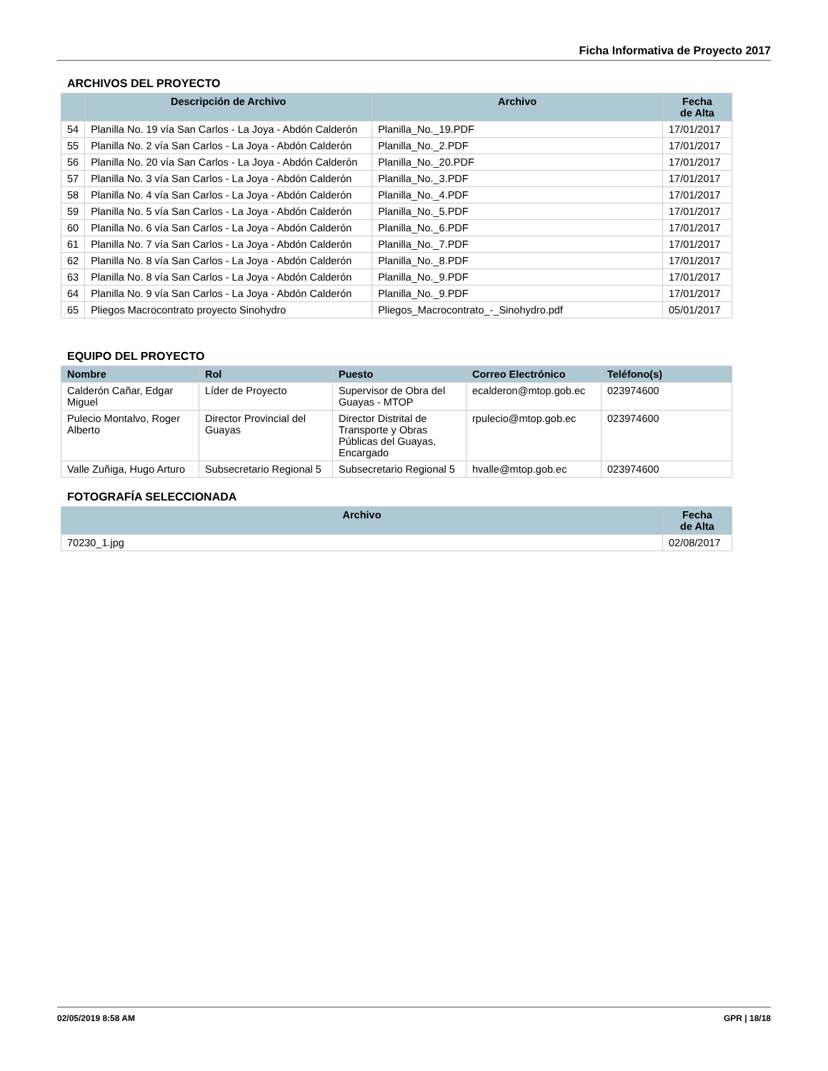Ficha Informativa de Proyecto 2017
ARCHIVOS DEL PROYECTO
| | Descripción de Archivo | Archivo | Fecha de Alta |
| --- | --- | --- | --- |
| 54 | Planilla No. 19 vía San Carlos - La Joya - Abdón Calderón | Planilla_No._19.PDF | 17/01/2017 |
| 55 | Planilla No. 2 vía San Carlos - La Joya - Abdón Calderón | Planilla_No._2.PDF | 17/01/2017 |
| 56 | Planilla No. 20 vía San Carlos - La Joya - Abdón Calderón | Planilla_No._20.PDF | 17/01/2017 |
| 57 | Planilla No. 3 vía San Carlos - La Joya - Abdón Calderón | Planilla_No._3.PDF | 17/01/2017 |
| 58 | Planilla No. 4 vía San Carlos - La Joya - Abdón Calderón | Planilla_No._4.PDF | 17/01/2017 |
| 59 | Planilla No. 5 vía San Carlos - La Joya - Abdón Calderón | Planilla_No._5.PDF | 17/01/2017 |
| 60 | Planilla No. 6 vía San Carlos - La Joya - Abdón Calderón | Planilla_No._6.PDF | 17/01/2017 |
| 61 | Planilla No. 7 vía San Carlos - La Joya - Abdón Calderón | Planilla_No._7.PDF | 17/01/2017 |
| 62 | Planilla No. 8 vía San Carlos - La Joya - Abdón Calderón | Planilla_No._8.PDF | 17/01/2017 |
| 63 | Planilla No. 8 vía San Carlos - La Joya - Abdón Calderón | Planilla_No._9.PDF | 17/01/2017 |
| 64 | Planilla No. 9 vía San Carlos - La Joya - Abdón Calderón | Planilla_No._9.PDF | 17/01/2017 |
| 65 | Pliegos Macrocontrato proyecto Sinohydro | Pliegos_Macrocontrato_-_Sinohydro.pdf | 05/01/2017 |
EQUIPO DEL PROYECTO
| Nombre | Rol | Puesto | Correo Electrónico | Teléfono(s) |
| --- | --- | --- | --- | --- |
| Calderón Cañar, Edgar Miguel | Líder de Proyecto | Supervisor de Obra del Guayas - MTOP | ecalderon@mtop.gob.ec | 023974600 |
| Pulecio Montalvo, Roger Alberto | Director Provincial del Guayas | Director Distrital de Transporte y Obras Públicas del Guayas, Encargado | rpulecio@mtop.gob.ec | 023974600 |
| Valle Zuñiga, Hugo Arturo | Subsecretario Regional 5 | Subsecretario Regional 5 | hvalle@mtop.gob.ec | 023974600 |
FOTOGRAFÍA SELECCIONADA
| Archivo | Fecha de Alta |
| --- | --- |
| 70230_1.jpg | 02/08/2017 |
02/05/2019 8:58 AM GPR | 18/18